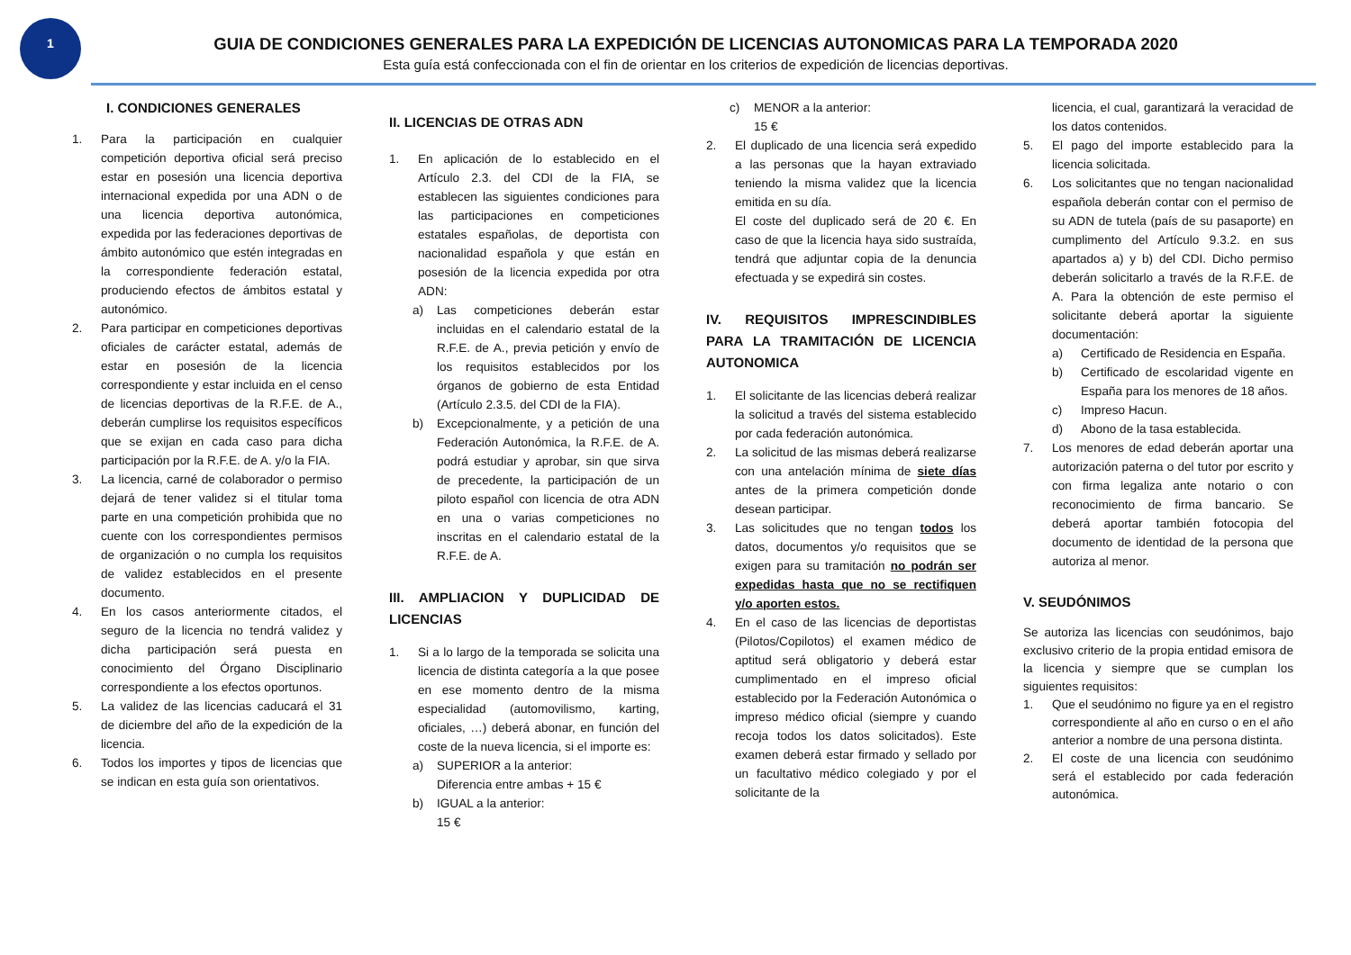1
GUIA DE CONDICIONES GENERALES PARA LA EXPEDICIÓN DE LICENCIAS AUTONOMICAS PARA LA TEMPORADA 2020
Esta guía está confeccionada con el fin de orientar en los criterios de expedición de licencias deportivas.
I. CONDICIONES GENERALES
1. Para la participación en cualquier competición deportiva oficial será preciso estar en posesión una licencia deportiva internacional expedida por una ADN o de una licencia deportiva autonómica, expedida por las federaciones deportivas de ámbito autonómico que estén integradas en la correspondiente federación estatal, produciendo efectos de ámbitos estatal y autonómico.
2. Para participar en competiciones deportivas oficiales de carácter estatal, además de estar en posesión de la licencia correspondiente y estar incluida en el censo de licencias deportivas de la R.F.E. de A., deberán cumplirse los requisitos específicos que se exijan en cada caso para dicha participación por la R.F.E. de A. y/o la FIA.
3. La licencia, carné de colaborador o permiso dejará de tener validez si el titular toma parte en una competición prohibida que no cuente con los correspondientes permisos de organización o no cumpla los requisitos de validez establecidos en el presente documento.
4. En los casos anteriormente citados, el seguro de la licencia no tendrá validez y dicha participación será puesta en conocimiento del Órgano Disciplinario correspondiente a los efectos oportunos.
5. La validez de las licencias caducará el 31 de diciembre del año de la expedición de la licencia.
6. Todos los importes y tipos de licencias que se indican en esta guía son orientativos.
II. LICENCIAS DE OTRAS ADN
1. En aplicación de lo establecido en el Artículo 2.3. del CDI de la FIA, se establecen las siguientes condiciones para las participaciones en competiciones estatales españolas, de deportista con nacionalidad española y que están en posesión de la licencia expedida por otra ADN:
a) Las competiciones deberán estar incluidas en el calendario estatal de la R.F.E. de A., previa petición y envío de los requisitos establecidos por los órganos de gobierno de esta Entidad (Artículo 2.3.5. del CDI de la FIA).
b) Excepcionalmente, y a petición de una Federación Autonómica, la R.F.E. de A. podrá estudiar y aprobar, sin que sirva de precedente, la participación de un piloto español con licencia de otra ADN en una o varias competiciones no inscritas en el calendario estatal de la R.F.E. de A.
III. AMPLIACION Y DUPLICIDAD DE LICENCIAS
1. Si a lo largo de la temporada se solicita una licencia de distinta categoría a la que posee en ese momento dentro de la misma especialidad (automovilismo, karting, oficiales, …) deberá abonar, en función del coste de la nueva licencia, si el importe es:
a) SUPERIOR a la anterior:
Diferencia entre ambas + 15 €
b) IGUAL a la anterior:
15 €
c) MENOR a la anterior:
15 €
2. El duplicado de una licencia será expedido a las personas que la hayan extraviado teniendo la misma validez que la licencia emitida en su día.
El coste del duplicado será de 20 €. En caso de que la licencia haya sido sustraída, tendrá que adjuntar copia de la denuncia efectuada y se expedirá sin costes.
IV. REQUISITOS IMPRESCINDIBLES PARA LA TRAMITACIÓN DE LICENCIA AUTONOMICA
1. El solicitante de las licencias deberá realizar la solicitud a través del sistema establecido por cada federación autonómica.
2. La solicitud de las mismas deberá realizarse con una antelación mínima de siete días antes de la primera competición donde desean participar.
3. Las solicitudes que no tengan todos los datos, documentos y/o requisitos que se exigen para su tramitación no podrán ser expedidas hasta que no se rectifiquen y/o aporten estos.
4. En el caso de las licencias de deportistas (Pilotos/Copilotos) el examen médico de aptitud será obligatorio y deberá estar cumplimentado en el impreso oficial establecido por la Federación Autonómica o impreso médico oficial (siempre y cuando recoja todos los datos solicitados). Este examen deberá estar firmado y sellado por un facultativo médico colegiado y por el solicitante de la
licencia, el cual, garantizará la veracidad de los datos contenidos.
5. El pago del importe establecido para la licencia solicitada.
6. Los solicitantes que no tengan nacionalidad española deberán contar con el permiso de su ADN de tutela (país de su pasaporte) en cumplimento del Artículo 9.3.2. en sus apartados a) y b) del CDI. Dicho permiso deberán solicitarlo a través de la R.F.E. de A. Para la obtención de este permiso el solicitante deberá aportar la siguiente documentación:
a) Certificado de Residencia en España.
b) Certificado de escolaridad vigente en España para los menores de 18 años.
c) Impreso Hacun.
d) Abono de la tasa establecida.
7. Los menores de edad deberán aportar una autorización paterna o del tutor por escrito y con firma legaliza ante notario o con reconocimiento de firma bancario. Se deberá aportar también fotocopia del documento de identidad de la persona que autoriza al menor.
V. SEUDÓNIMOS
Se autoriza las licencias con seudónimos, bajo exclusivo criterio de la propia entidad emisora de la licencia y siempre que se cumplan los siguientes requisitos:
1. Que el seudónimo no figure ya en el registro correspondiente al año en curso o en el año anterior a nombre de una persona distinta.
2. El coste de una licencia con seudónimo será el establecido por cada federación autonómica.